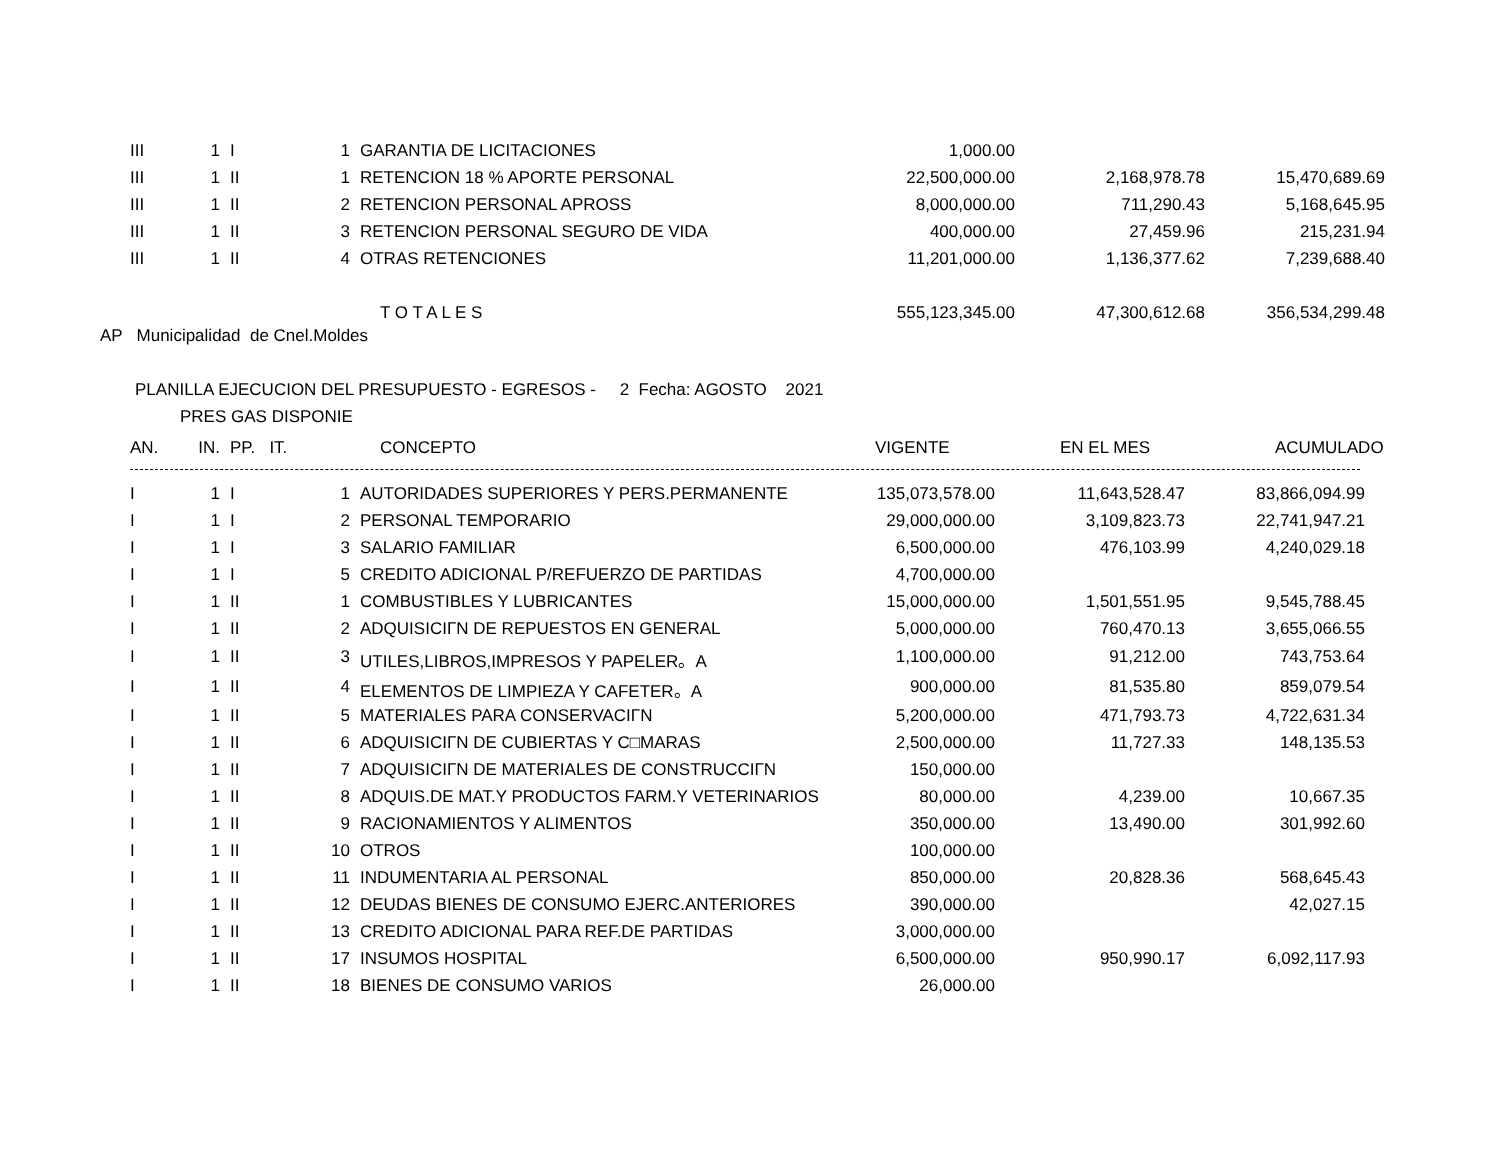| III | 1 | I | 1 | GARANTIA DE LICITACIONES | 1,000.00 | | |
| III | 1 | II | 1 | RETENCION 18 % APORTE PERSONAL | 22,500,000.00 | 2,168,978.78 | 15,470,689.69 |
| III | 1 | II | 2 | RETENCION PERSONAL APROSS | 8,000,000.00 | 711,290.43 | 5,168,645.95 |
| III | 1 | II | 3 | RETENCION PERSONAL SEGURO DE VIDA | 400,000.00 | 27,459.96 | 215,231.94 |
| III | 1 | II | 4 | OTRAS RETENCIONES | 11,201,000.00 | 1,136,377.62 | 7,239,688.40 |
| | | | | T O T A L E S | 555,123,345.00 | 47,300,612.68 | 356,534,299.48 |
AP Municipalidad de Cnel.Moldes
PLANILLA EJECUCION DEL PRESUPUESTO - EGRESOS - 2 Fecha: AGOSTO 2021
PRES GAS DISPONIE
| AN. | IN. | PP. IT. | | CONCEPTO | VIGENTE | EN EL MES | ACUMULADO |
| --- | --- | --- | --- | --- | --- | --- | --- |
| I | 1 | I | 1 | AUTORIDADES SUPERIORES Y PERS.PERMANENTE | 135,073,578.00 | 11,643,528.47 | 83,866,094.99 |
| I | 1 | I | 2 | PERSONAL TEMPORARIO | 29,000,000.00 | 3,109,823.73 | 22,741,947.21 |
| I | 1 | I | 3 | SALARIO FAMILIAR | 6,500,000.00 | 476,103.99 | 4,240,029.18 |
| I | 1 | I | 5 | CREDITO ADICIONAL P/REFUERZO DE PARTIDAS | 4,700,000.00 | | |
| I | 1 | II | 1 | COMBUSTIBLES Y LUBRICANTES | 15,000,000.00 | 1,501,551.95 | 9,545,788.45 |
| I | 1 | II | 2 | ADQUISICIΓN DE REPUESTOS EN GENERAL | 5,000,000.00 | 760,470.13 | 3,655,066.55 |
| I | 1 | II | 3 | UTILES,LIBROS,IMPRESOS Y PAPELER。A | 1,100,000.00 | 91,212.00 | 743,753.64 |
| I | 1 | II | 4 | ELEMENTOS DE LIMPIEZA Y CAFETER。A | 900,000.00 | 81,535.80 | 859,079.54 |
| I | 1 | II | 5 | MATERIALES PARA CONSERVACIΓN | 5,200,000.00 | 471,793.73 | 4,722,631.34 |
| I | 1 | II | 6 | ADQUISICIΓN DE CUBIERTAS Y C□MARAS | 2,500,000.00 | 11,727.33 | 148,135.53 |
| I | 1 | II | 7 | ADQUISICIΓN DE MATERIALES DE CONSTRUCCIΓN | 150,000.00 | | |
| I | 1 | II | 8 | ADQUIS.DE MAT.Y PRODUCTOS FARM.Y VETERINARIOS | 80,000.00 | 4,239.00 | 10,667.35 |
| I | 1 | II | 9 | RACIONAMIENTOS Y ALIMENTOS | 350,000.00 | 13,490.00 | 301,992.60 |
| I | 1 | II | 10 | OTROS | 100,000.00 | | |
| I | 1 | II | 11 | INDUMENTARIA AL PERSONAL | 850,000.00 | 20,828.36 | 568,645.43 |
| I | 1 | II | 12 | DEUDAS BIENES DE CONSUMO EJERC.ANTERIORES | 390,000.00 | | 42,027.15 |
| I | 1 | II | 13 | CREDITO ADICIONAL PARA REF.DE PARTIDAS | 3,000,000.00 | | |
| I | 1 | II | 17 | INSUMOS HOSPITAL | 6,500,000.00 | 950,990.17 | 6,092,117.93 |
| I | 1 | II | 18 | BIENES DE CONSUMO VARIOS | 26,000.00 | | |